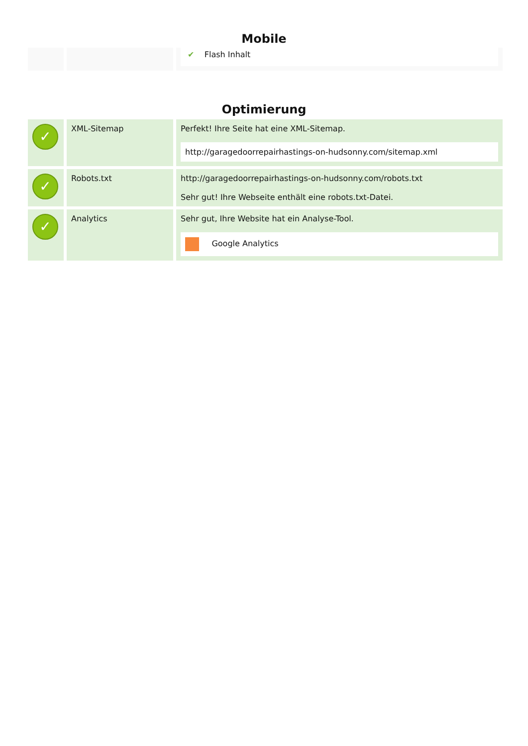Mobile
| | | ✔ Flash Inhalt |
Optimierung
| ✓ | XML-Sitemap | Perfekt! Ihre Seite hat eine XML-Sitemap. http://garagedoorrepairhastings-on-hudsonny.com/sitemap.xml |
| ✓ | Robots.txt | http://garagedoorrepairhastings-on-hudsonny.com/robots.txt Sehr gut! Ihre Webseite enthält eine robots.txt-Datei. |
| ✓ | Analytics | Sehr gut, Ihre Website hat ein Analyse-Tool. Google Analytics |